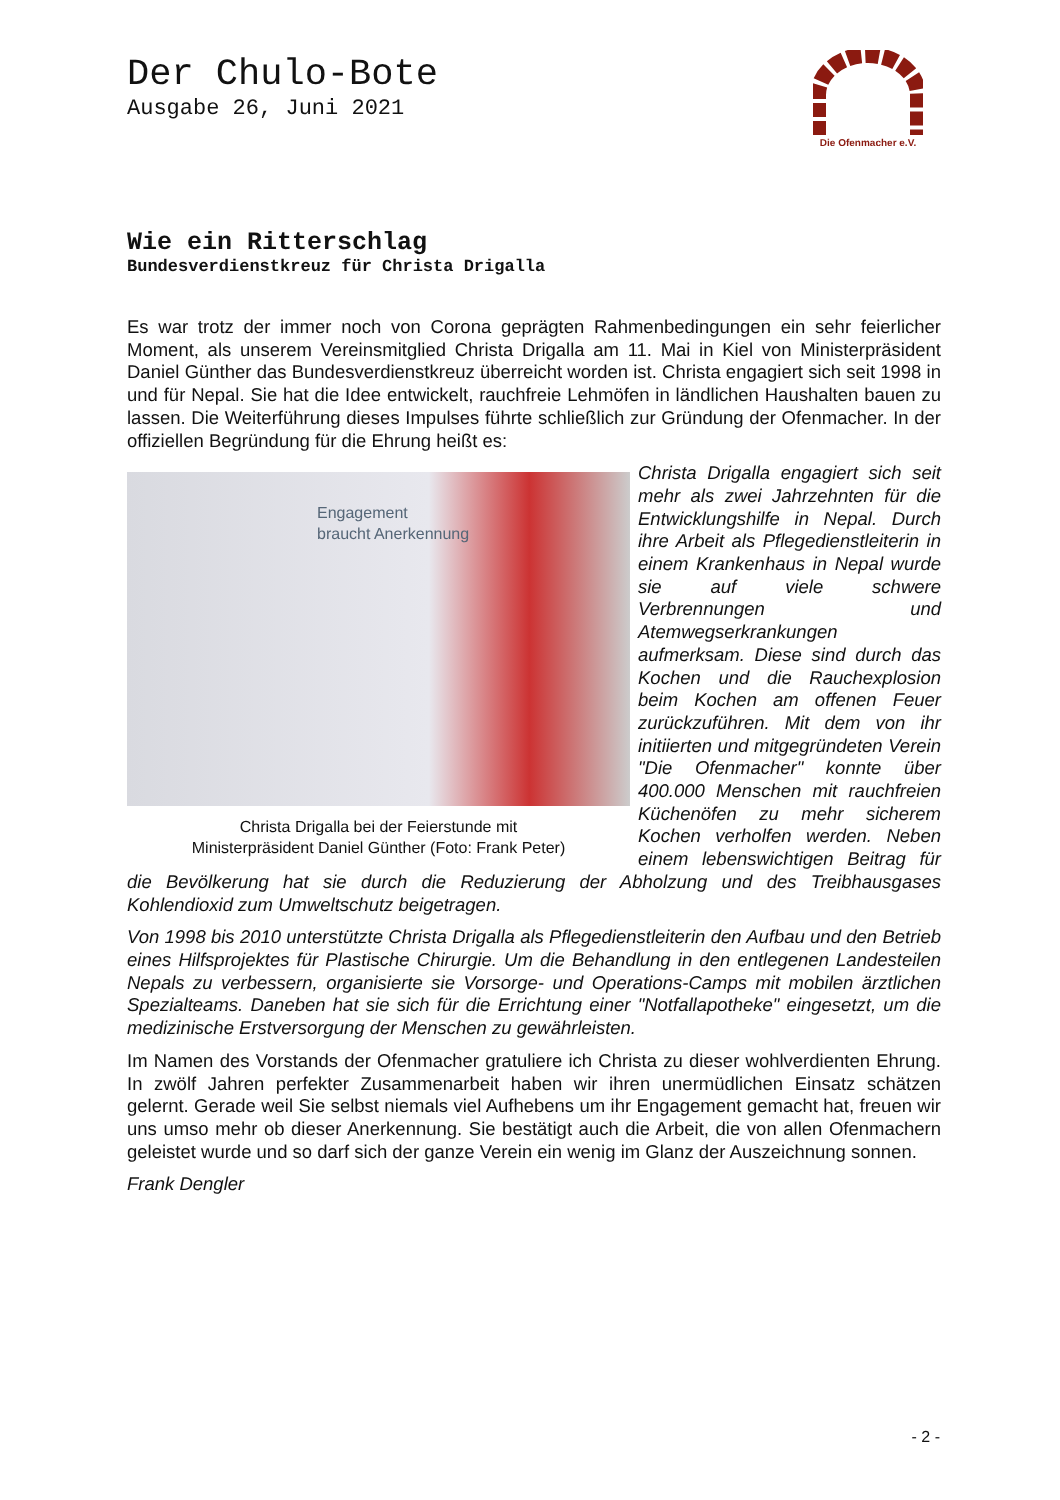Der Chulo-Bote
Ausgabe 26, Juni 2021
Die Ofenmacher e.V.
Wie ein Ritterschlag
Bundesverdienstkreuz für Christa Drigalla
Es war trotz der immer noch von Corona geprägten Rahmenbedingungen ein sehr feierlicher Moment, als unserem Vereinsmitglied Christa Drigalla am 11. Mai in Kiel von Ministerpräsident Daniel Günther das Bundesverdienstkreuz überreicht worden ist. Christa engagiert sich seit 1998 in und für Nepal. Sie hat die Idee entwickelt, rauchfreie Lehmöfen in ländlichen Haushalten bauen zu lassen. Die Weiterführung dieses Impulses führte schließlich zur Gründung der Ofenmacher. In der offiziellen Begründung für die Ehrung heißt es:
Engagement
braucht Anerkennung
Christa Drigalla bei der Feierstunde mit
Ministerpräsident Daniel Günther (Foto: Frank Peter)
Christa Drigalla engagiert sich seit mehr als zwei Jahrzehnten für die Entwicklungshilfe in Nepal. Durch ihre Arbeit als Pflegedienstleiterin in einem Krankenhaus in Nepal wurde sie auf viele schwere Verbrennungen und Atemwegserkrankungen aufmerksam. Diese sind durch das Kochen und die Rauchexplosion beim Kochen am offenen Feuer zurückzuführen. Mit dem von ihr initiierten und mitgegründeten Verein "Die Ofenmacher" konnte über 400.000 Menschen mit rauchfreien Küchenöfen zu mehr sicherem Kochen verholfen werden. Neben einem lebenswichtigen Beitrag für die Bevölkerung hat sie durch die Reduzierung der Abholzung und des Treibhausgases Kohlendioxid zum Umweltschutz beigetragen.
Von 1998 bis 2010 unterstützte Christa Drigalla als Pflegedienstleiterin den Aufbau und den Betrieb eines Hilfsprojektes für Plastische Chirurgie. Um die Behandlung in den entlegenen Landesteilen Nepals zu verbessern, organisierte sie Vorsorge- und Operations-Camps mit mobilen ärztlichen Spezialteams. Daneben hat sie sich für die Errichtung einer "Notfallapotheke" eingesetzt, um die medizinische Erstversorgung der Menschen zu gewährleisten.
Im Namen des Vorstands der Ofenmacher gratuliere ich Christa zu dieser wohlverdienten Ehrung. In zwölf Jahren perfekter Zusammenarbeit haben wir ihren unermüdlichen Einsatz schätzen gelernt. Gerade weil Sie selbst niemals viel Aufhebens um ihr Engagement gemacht hat, freuen wir uns umso mehr ob dieser Anerkennung. Sie bestätigt auch die Arbeit, die von allen Ofenmachern geleistet wurde und so darf sich der ganze Verein ein wenig im Glanz der Auszeichnung sonnen.
Frank Dengler
- 2 -